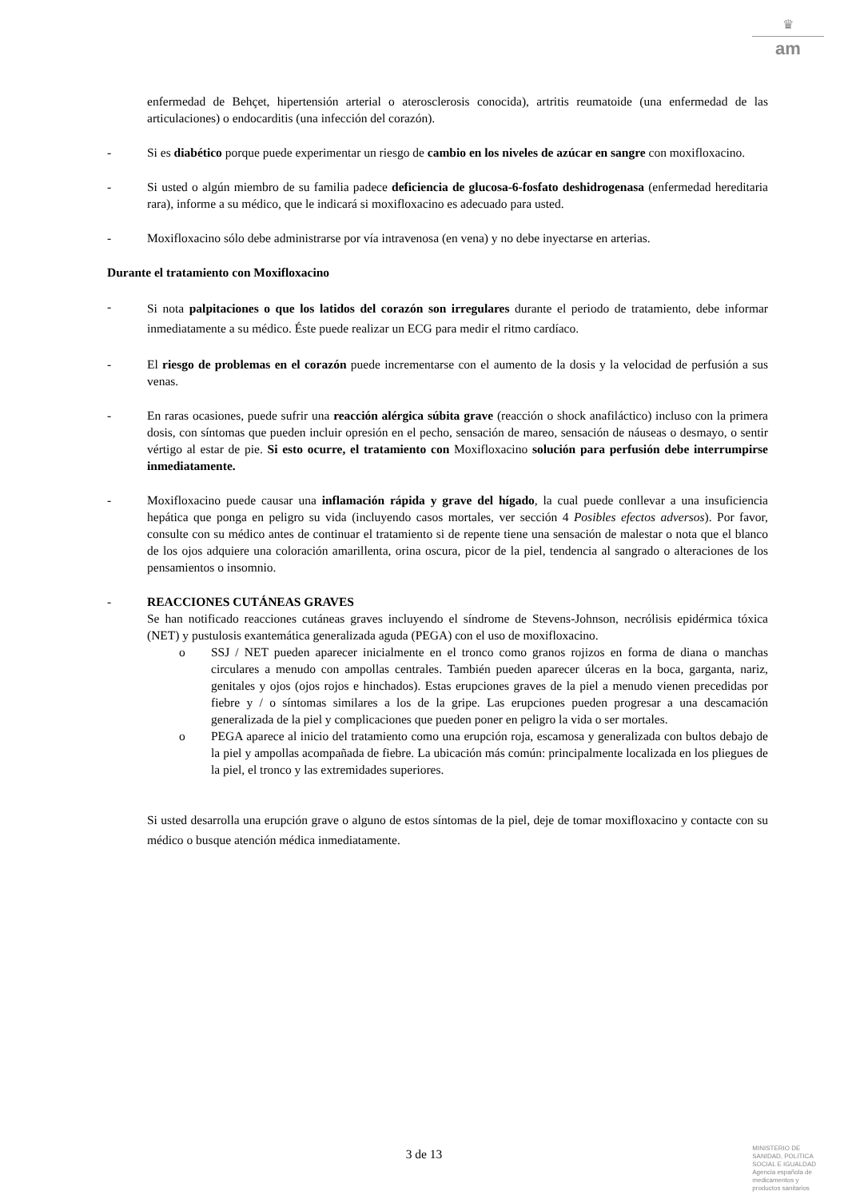♛
am
enfermedad de Behçet, hipertensión arterial o aterosclerosis conocida), artritis reumatoide (una enfermedad de las articulaciones) o endocarditis (una infección del corazón).
- Si es diabético porque puede experimentar un riesgo de cambio en los niveles de azúcar en sangre con moxifloxacino.
- Si usted o algún miembro de su familia padece deficiencia de glucosa-6-fosfato deshidrogenasa (enfermedad hereditaria rara), informe a su médico, que le indicará si moxifloxacino es adecuado para usted.
- Moxifloxacino sólo debe administrarse por vía intravenosa (en vena) y no debe inyectarse en arterias.
Durante el tratamiento con Moxifloxacino
- Si nota palpitaciones o que los latidos del corazón son irregulares durante el periodo de tratamiento, debe informar inmediatamente a su médico. Éste puede realizar un ECG para medir el ritmo cardíaco.
- El riesgo de problemas en el corazón puede incrementarse con el aumento de la dosis y la velocidad de perfusión a sus venas.
- En raras ocasiones, puede sufrir una reacción alérgica súbita grave (reacción o shock anafiláctico) incluso con la primera dosis, con síntomas que pueden incluir opresión en el pecho, sensación de mareo, sensación de náuseas o desmayo, o sentir vértigo al estar de pie. Si esto ocurre, el tratamiento con Moxifloxacino solución para perfusión debe interrumpirse inmediatamente.
- Moxifloxacino puede causar una inflamación rápida y grave del hígado, la cual puede conllevar a una insuficiencia hepática que ponga en peligro su vida (incluyendo casos mortales, ver sección 4 Posibles efectos adversos). Por favor, consulte con su médico antes de continuar el tratamiento si de repente tiene una sensación de malestar o nota que el blanco de los ojos adquiere una coloración amarillenta, orina oscura, picor de la piel, tendencia al sangrado o alteraciones de los pensamientos o insomnio.
- REACCIONES CUTÁNEAS GRAVES
Se han notificado reacciones cutáneas graves incluyendo el síndrome de Stevens-Johnson, necrólisis epidérmica tóxica (NET) y pustulosis exantemática generalizada aguda (PEGA) con el uso de moxifloxacino.
o SSJ / NET pueden aparecer inicialmente en el tronco como granos rojizos en forma de diana o manchas circulares a menudo con ampollas centrales. También pueden aparecer úlceras en la boca, garganta, nariz, genitales y ojos (ojos rojos e hinchados). Estas erupciones graves de la piel a menudo vienen precedidas por fiebre y / o síntomas similares a los de la gripe. Las erupciones pueden progresar a una descamación generalizada de la piel y complicaciones que pueden poner en peligro la vida o ser mortales.
o PEGA aparece al inicio del tratamiento como una erupción roja, escamosa y generalizada con bultos debajo de la piel y ampollas acompañada de fiebre. La ubicación más común: principalmente localizada en los pliegues de la piel, el tronco y las extremidades superiores.
Si usted desarrolla una erupción grave o alguno de estos síntomas de la piel, deje de tomar moxifloxacino y contacte con su médico o busque atención médica inmediatamente.
3 de 13
MINISTERIO DE
SANIDAD, POLITICA
SOCIAL E IGUALDAD
Agencia española de
medicamentos y
productos sanitarios